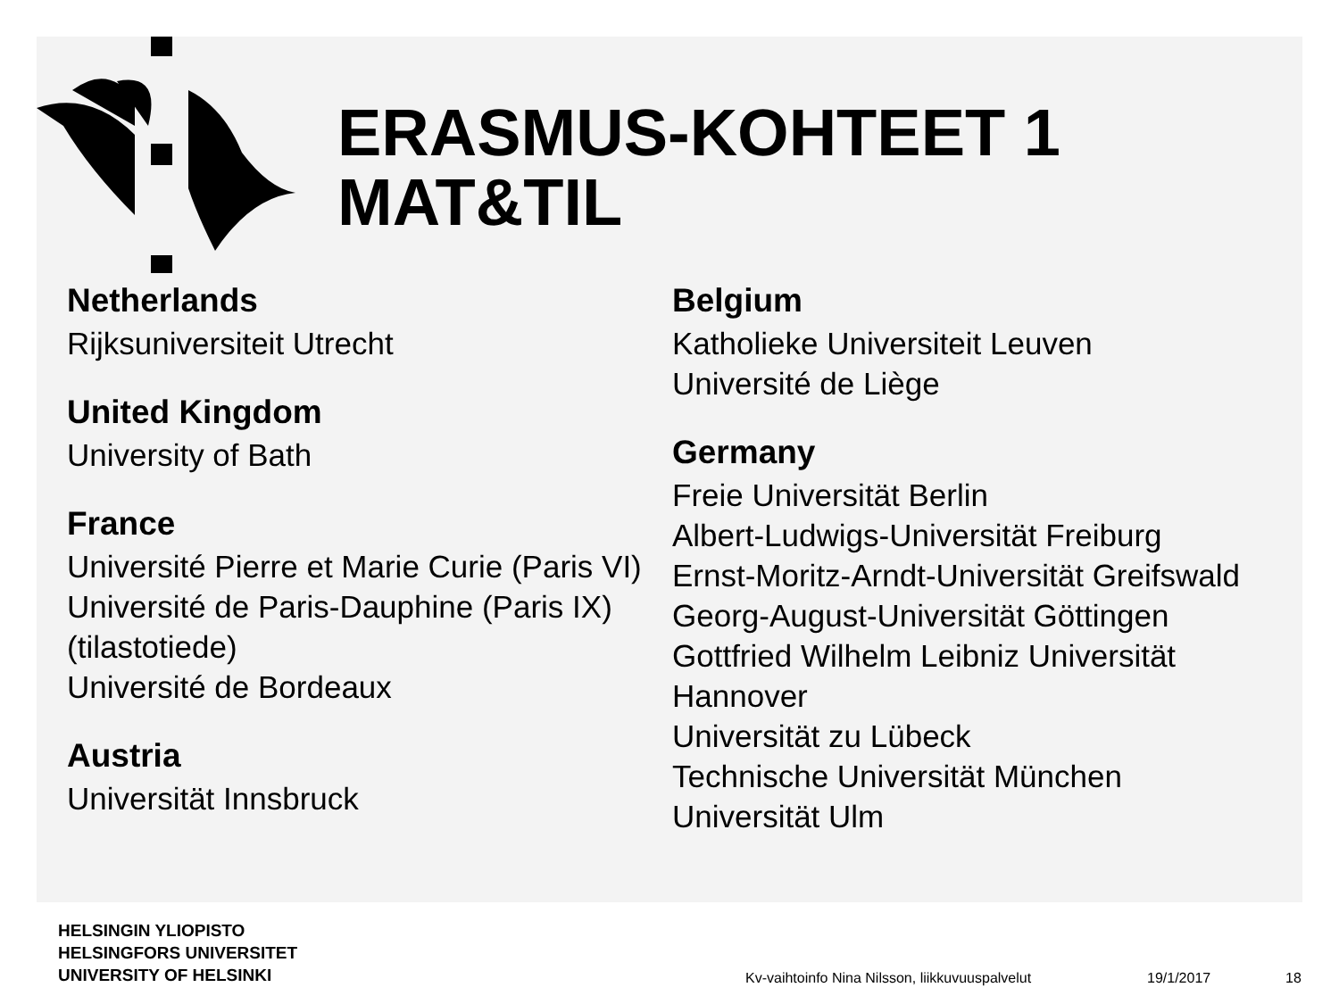ERASMUS-KOHTEET 1
MAT&TIL
Netherlands
Rijksuniversiteit Utrecht
United Kingdom
University of Bath
France
Université Pierre et Marie Curie (Paris VI)
Université de Paris-Dauphine (Paris IX)(tilastotiede)
Université de Bordeaux
Austria
Universität Innsbruck
Belgium
Katholieke Universiteit Leuven
Université de Liège
Germany
Freie Universität Berlin
Albert-Ludwigs-Universität Freiburg
Ernst-Moritz-Arndt-Universität Greifswald
Georg-August-Universität Göttingen
Gottfried Wilhelm Leibniz Universität Hannover
Universität zu Lübeck
Technische Universität München
Universität Ulm
HELSINGIN YLIOPISTO
HELSINGFORS UNIVERSITET
UNIVERSITY OF HELSINKI
Kv-vaihtoinfo Nina Nilsson, liikkuvuuspalvelut
19/1/2017 18